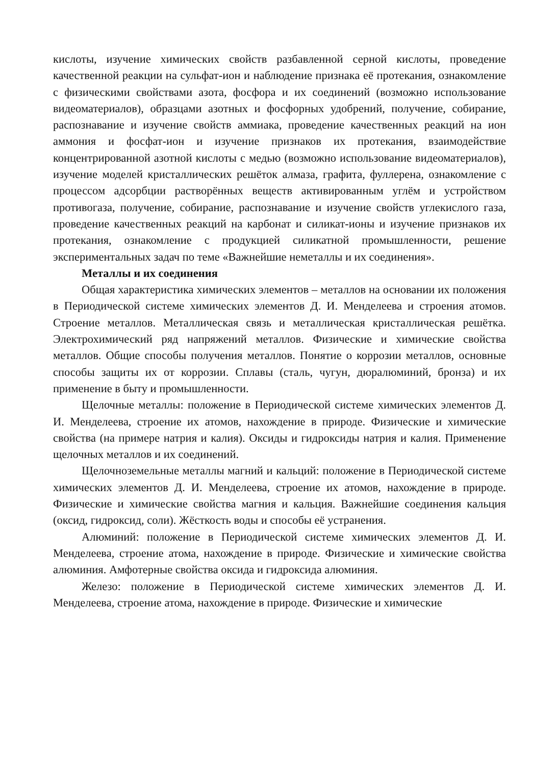кислоты, изучение химических свойств разбавленной серной кислоты, проведение качественной реакции на сульфат-ион и наблюдение признака её протекания, ознакомление с физическими свойствами азота, фосфора и их соединений (возможно использование видеоматериалов), образцами азотных и фосфорных удобрений, получение, собирание, распознавание и изучение свойств аммиака, проведение качественных реакций на ион аммония и фосфат-ион и изучение признаков их протекания, взаимодействие концентрированной азотной кислоты с медью (возможно использование видеоматериалов), изучение моделей кристаллических решёток алмаза, графита, фуллерена, ознакомление с процессом адсорбции растворённых веществ активированным углём и устройством противогаза, получение, собирание, распознавание и изучение свойств углекислого газа, проведение качественных реакций на карбонат и силикат-ионы и изучение признаков их протекания, ознакомление с продукцией силикатной промышленности, решение экспериментальных задач по теме «Важнейшие неметаллы и их соединения».
Металлы и их соединения
Общая характеристика химических элементов – металлов на основании их положения в Периодической системе химических элементов Д. И. Менделеева и строения атомов. Строение металлов. Металлическая связь и металлическая кристаллическая решётка. Электрохимический ряд напряжений металлов. Физические и химические свойства металлов. Общие способы получения металлов. Понятие о коррозии металлов, основные способы защиты их от коррозии. Сплавы (сталь, чугун, дюралюминий, бронза) и их применение в быту и промышленности.
Щелочные металлы: положение в Периодической системе химических элементов Д. И. Менделеева, строение их атомов, нахождение в природе. Физические и химические свойства (на примере натрия и калия). Оксиды и гидроксиды натрия и калия. Применение щелочных металлов и их соединений.
Щелочноземельные металлы магний и кальций: положение в Периодической системе химических элементов Д. И. Менделеева, строение их атомов, нахождение в природе. Физические и химические свойства магния и кальция. Важнейшие соединения кальция (оксид, гидроксид, соли). Жёсткость воды и способы её устранения.
Алюминий: положение в Периодической системе химических элементов Д. И. Менделеева, строение атома, нахождение в природе. Физические и химические свойства алюминия. Амфотерные свойства оксида и гидроксида алюминия.
Железо: положение в Периодической системе химических элементов Д. И. Менделеева, строение атома, нахождение в природе. Физические и химические